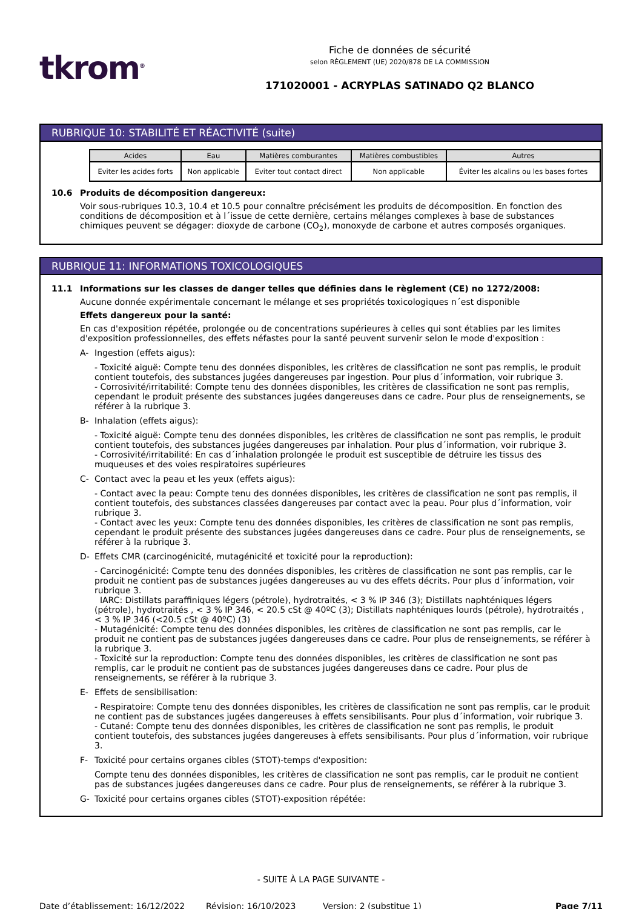tkrom<sup>®</sup>
Fiche de données de sécurité
selon RÈGLEMENT (UE) 2020/878 DE LA COMMISSION
171020001 - ACRYPLAS SATINADO Q2 BLANCO
RUBRIQUE 10: STABILITÉ ET RÉACTIVITÉ (suite)
| Acides | Eau | Matières comburantes | Matières combustibles | Autres |
| --- | --- | --- | --- | --- |
| Eviter les acides forts | Non applicable | Eviter tout contact direct | Non applicable | Éviter les alcalins ou les bases fortes |
10.6 Produits de décomposition dangereux:
Voir sous-rubriques 10.3, 10.4 et 10.5 pour connaître précisément les produits de décomposition. En fonction des conditions de décomposition et à l´issue de cette dernière, certains mélanges complexes à base de substances chimiques peuvent se dégager: dioxyde de carbone (CO<sub>2</sub>), monoxyde de carbone et autres composés organiques.
RUBRIQUE 11: INFORMATIONS TOXICOLOGIQUES
11.1 Informations sur les classes de danger telles que définies dans le règlement (CE) no 1272/2008:
Aucune donnée expérimentale concernant le mélange et ses propriétés toxicologiques n´est disponible
Effets dangereux pour la santé:
En cas d'exposition répétée, prolongée ou de concentrations supérieures à celles qui sont établies par les limites d'exposition professionnelles, des effets néfastes pour la santé peuvent survenir selon le mode d'exposition :
A- Ingestion (effets aigus):
- Toxicité aiguë: Compte tenu des données disponibles, les critères de classification ne sont pas remplis, le produit contient toutefois, des substances jugées dangereuses par ingestion. Pour plus d´information, voir rubrique 3.
- Corrosivité/irritabilité: Compte tenu des données disponibles, les critères de classification ne sont pas remplis, cependant le produit présente des substances jugées dangereuses dans ce cadre. Pour plus de renseignements, se référer à la rubrique 3.
B- Inhalation (effets aigus):
- Toxicité aiguë: Compte tenu des données disponibles, les critères de classification ne sont pas remplis, le produit contient toutefois, des substances jugées dangereuses par inhalation. Pour plus d´information, voir rubrique 3.
- Corrosivité/irritabilité: En cas d´inhalation prolongée le produit est susceptible de détruire les tissus des muqueuses et des voies respiratoires supérieures
C- Contact avec la peau et les yeux (effets aigus):
- Contact avec la peau: Compte tenu des données disponibles, les critères de classification ne sont pas remplis, il contient toutefois, des substances classées dangereuses par contact avec la peau. Pour plus d´information, voir rubrique 3.
- Contact avec les yeux: Compte tenu des données disponibles, les critères de classification ne sont pas remplis, cependant le produit présente des substances jugées dangereuses dans ce cadre. Pour plus de renseignements, se référer à la rubrique 3.
D- Effets CMR (carcinogénicité, mutagénicité et toxicité pour la reproduction):
- Carcinogénicité: Compte tenu des données disponibles, les critères de classification ne sont pas remplis, car le produit ne contient pas de substances jugées dangereuses au vu des effets décrits. Pour plus d´information, voir rubrique 3.
IARC: Distillats paraffiniques légers (pétrole), hydrotraités, < 3 % IP 346 (3); Distillats naphténiques légers (pétrole), hydrotraités , < 3 % IP 346, < 20.5 cSt @ 40ºC (3); Distillats naphténiques lourds (pétrole), hydrotraités , < 3 % IP 346 (<20.5 cSt @ 40ºC) (3)
- Mutagénicité: Compte tenu des données disponibles, les critères de classification ne sont pas remplis, car le produit ne contient pas de substances jugées dangereuses dans ce cadre. Pour plus de renseignements, se référer à la rubrique 3.
- Toxicité sur la reproduction: Compte tenu des données disponibles, les critères de classification ne sont pas remplis, car le produit ne contient pas de substances jugées dangereuses dans ce cadre. Pour plus de renseignements, se référer à la rubrique 3.
E- Effets de sensibilisation:
- Respiratoire: Compte tenu des données disponibles, les critères de classification ne sont pas remplis, car le produit ne contient pas de substances jugées dangereuses à effets sensibilisants. Pour plus d´information, voir rubrique 3.
- Cutané: Compte tenu des données disponibles, les critères de classification ne sont pas remplis, le produit contient toutefois, des substances jugées dangereuses à effets sensibilisants. Pour plus d´information, voir rubrique 3.
F- Toxicité pour certains organes cibles (STOT)-temps d'exposition:
Compte tenu des données disponibles, les critères de classification ne sont pas remplis, car le produit ne contient pas de substances jugées dangereuses dans ce cadre. Pour plus de renseignements, se référer à la rubrique 3.
G- Toxicité pour certains organes cibles (STOT)-exposition répétée:
- SUITE À LA PAGE SUIVANTE -
Date d’établissement: 16/12/2022 Révision: 16/10/2023 Version: 2 (substitue 1) Page 7/11